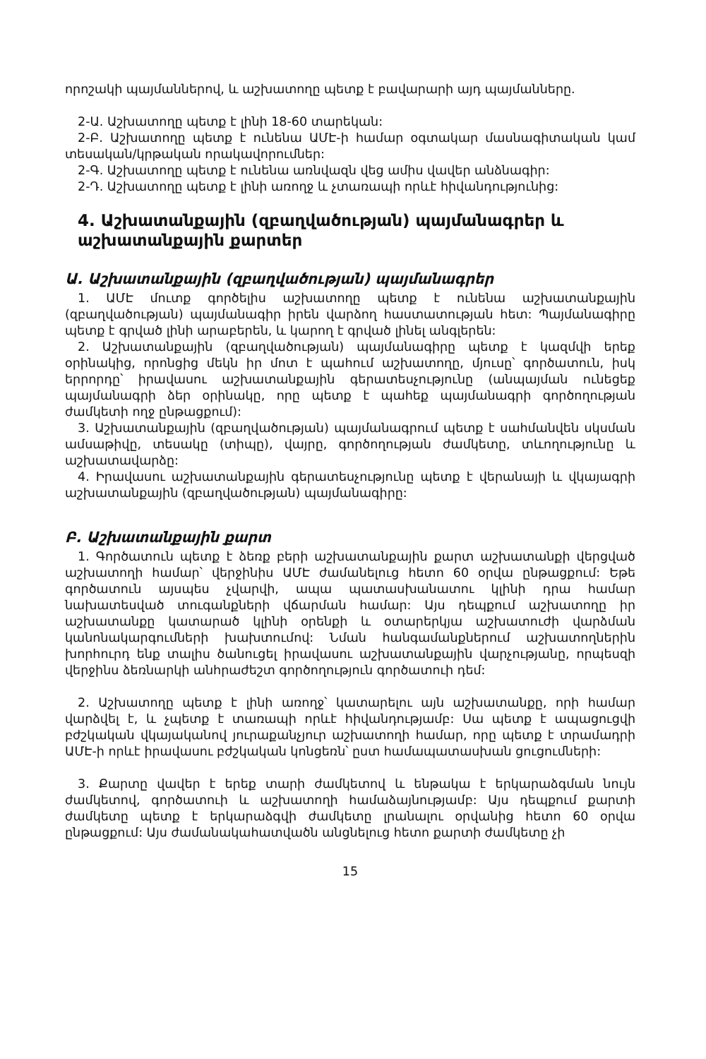որոշակի պայմաններով, և աշխատողը պետք է բավարարի այդ պայմանները.
2-Ա. Աշխատողը պետք է լինի 18-60 տարեկան:
2-Բ. Աշխատողը պետք է ունենա ԱՄԷ-ի համար օգտակար մասնագիտական կամ տեսական/կրթական որակավորումներ:
2-Գ. Աշխատողը պետք է ունենա առնվազն վեց ամիս վավեր անձնագիր:
2-Դ. Աշխատողը պետք է լինի առողջ և չտառապի որևէ հիվանդությունից:
4. Աշխատանքային (զբաղվածության) պայմանագրեր և աշխատանքային քարտեր
Ա. Աշխատանքային (զբաղվածության) պայմանագրեր
1. ԱՄԷ մուտք գործելիս աշխատողը պետք է ունենա աշխատանքային (զբաղվածության) պայմանագիր իրեն վարձող հաստատության հետ: Պայմանագիրը պետք է գրված լինի արաբերեն, և կարող է գրված լինել անգլերեն:
2. Աշխատանքային (զբաղվածության) պայմանագիրը պետք է կազմվի երեք օրինակից, որոնցից մեկն իր մոտ է պահում աշխատողը, մյուսը՝ գործատուն, իսկ երրորդը՝ իրավասու աշխատանքային գերատեսչությունը (անպայման ունեցեք պայմանագրի ձեր օրինակը, որը պետք է պահեք պայմանագրի գործողության ժամկետի ողջ ընթացքում):
3. Աշխատանքային (զբաղվածության) պայմանագրում պետք է սահմանվեն սկսման ամսաթիվը, տեսակը (տիպը), վայրը, գործողության ժամկետը, տևողությունը և աշխատավարձը:
4. Իրավասու աշխատանքային գերատեսչությունը պետք է վերանայի և վկայագրի աշխատանքային (զբաղվածության) պայմանագիրը:
Բ. Աշխատանքային քարտ
1. Գործատուն պետք է ձեռք բերի աշխատանքային քարտ աշխատանքի վերցված աշխատողի համար՝ վերջինիս ԱՄԷ ժամանելուց հետո 60 օրվա ընթացքում: Եթե գործատուն այսպես չվարվի, ապա պատասխանատու կլինի դրա համար նախատեսված տուգանքների վճարման համար: Այս դեպքում աշխատողը իր աշխատանքը կատարած կլինի օրենքի և օտարերկյա աշխատուժի վարձման կանոնակարգումների խախտումով: Նման հանգամանքներում աշխատողներին խորհուրդ ենք տալիս ծանուցել իրավասու աշխատանքային վարչությանը, որպեսզի վերջինս ձեռնարկի անհրաժեշտ գործողություն գործատուի դեմ:
2. Աշխատողը պետք է լինի առողջ՝ կատարելու այն աշխատանքը, որի համար վարձվել է, և չպետք է տառապի որևէ հիվանդությամբ: Սա պետք է ապացուցվի բժշկական վկայականով յուրաքանչյուր աշխատողի համար, որը պետք է տրամադրի ԱՄԷ-ի որևէ իրավասու բժշկական կոնցեռն՝ ըստ համապատասխան ցուցումների:
3. Քարտը վավեր է երեք տարի ժամկետով և ենթակա է երկարաձգման նույն ժամկետով, գործատուի և աշխատողի համաձայնությամբ: Այս դեպքում քարտի ժամկետը պետք է երկարաձգվի ժամկետը լրանալու օրվանից հետո 60 օրվա ընթացքում: Այս ժամանակահատվածն անցնելուց հետո քարտի ժամկետը չի
15